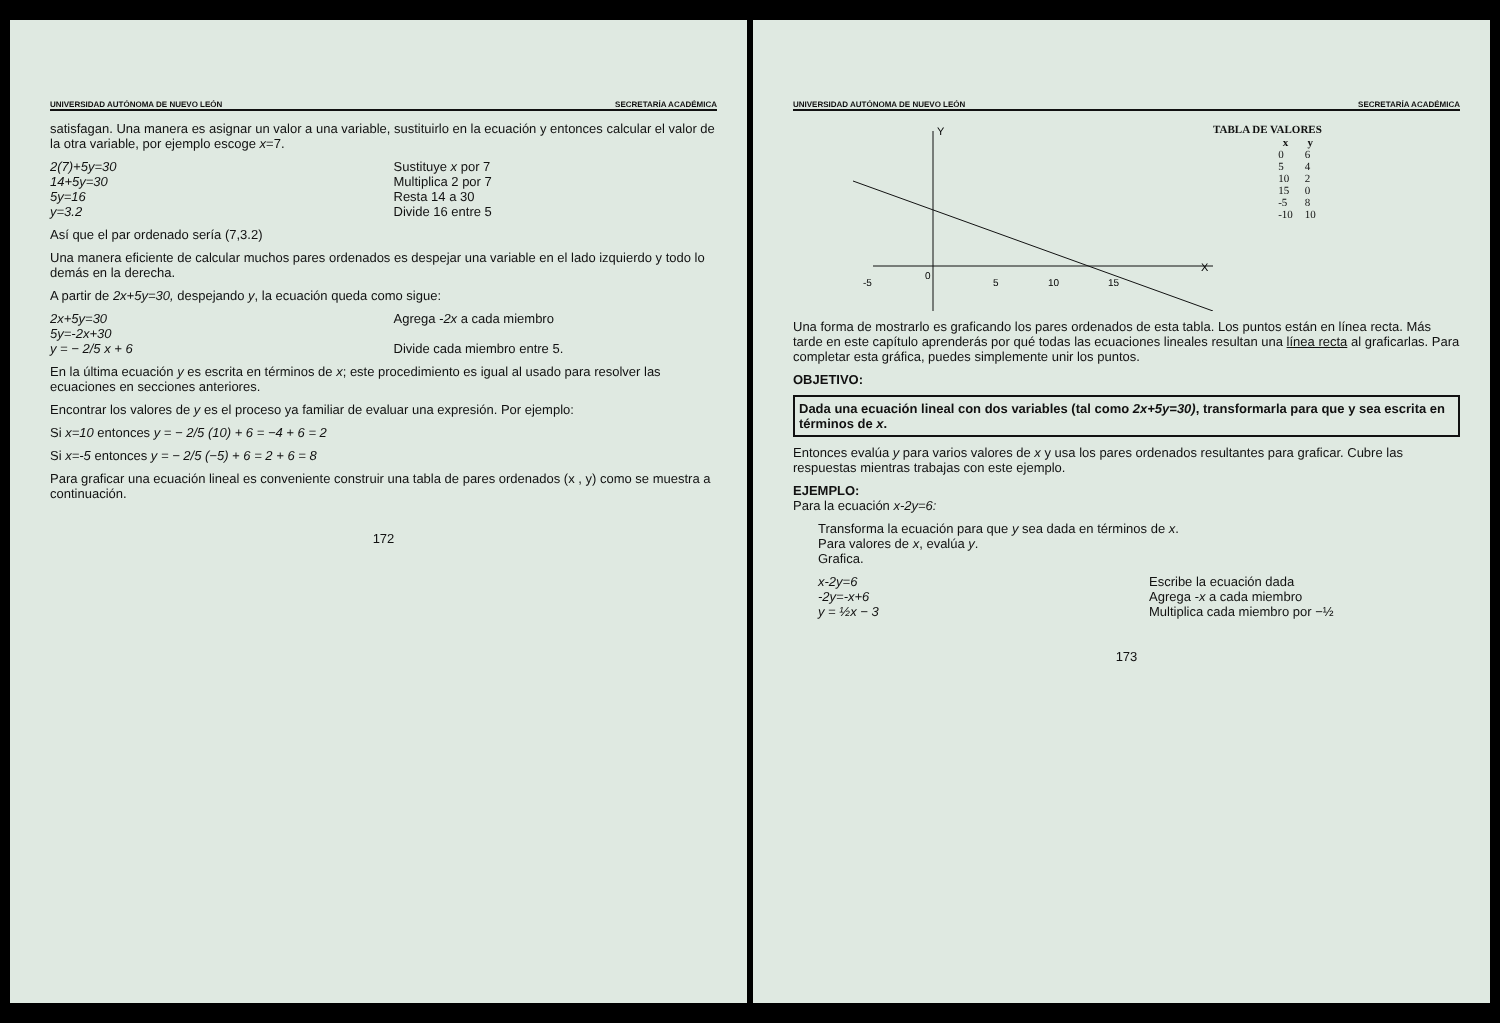UNIVERSIDAD AUTÓNOMA DE NUEVO LEÓN SECRETARÍA ACADÉMICA
satisfagan. Una manera es asignar un valor a una variable, sustituirlo en la ecuación y entonces calcular el valor de la otra variable, por ejemplo escoge x=7.
2(7)+5y=30
14+5y=30
5y=16
y=3.2
Sustituye x por 7
Multiplica 2 por 7
Resta 14 a 30
Divide 16 entre 5
Así que el par ordenado sería (7,3.2)
Una manera eficiente de calcular muchos pares ordenados es despejar una variable en el lado izquierdo y todo lo demás en la derecha.
A partir de 2x+5y=30, despejando y, la ecuación queda como sigue:
2x+5y=30
5y=-2x+30
Agrega -2x a cada miembro
y = − 2/5 x + 6 Divide cada miembro entre 5.
En la última ecuación y es escrita en términos de x; este procedimiento es igual al usado para resolver las ecuaciones en secciones anteriores.
Encontrar los valores de y es el proceso ya familiar de evaluar una expresión. Por ejemplo:
Si x=10 entonces y = − 2/5 (10) + 6 = −4 + 6 = 2
Si x=-5 entonces y = − 2/5 (−5) + 6 = 2 + 6 = 8
Para graficar una ecuación lineal es conveniente construir una tabla de pares ordenados (x , y) como se muestra a continuación.
172
UNIVERSIDAD AUTÓNOMA DE NUEVO LEÓN SECRETARÍA ACADÉMICA
Y
X
-5
0
5
10
15
TABLA DE VALORES
| x | y |
| --- | --- |
| 0 | 6 |
| 5 | 4 |
| 10 | 2 |
| 15 | 0 |
| -5 | 8 |
| -10 | 10 |
Una forma de mostrarlo es graficando los pares ordenados de esta tabla. Los puntos están en línea recta. Más tarde en este capítulo aprenderás por qué todas las ecuaciones lineales resultan una línea recta al graficarlas. Para completar esta gráfica, puedes simplemente unir los puntos.
OBJETIVO:
Dada una ecuación lineal con dos variables (tal como 2x+5y=30), transformarla para que y sea escrita en términos de x.
Entonces evalúa y para varios valores de x y usa los pares ordenados resultantes para graficar. Cubre las respuestas mientras trabajas con este ejemplo.
EJEMPLO:
Para la ecuación x-2y=6:
Transforma la ecuación para que y sea dada en términos de x.
Para valores de x, evalúa y.
Grafica.
x-2y=6
-2y=-x+6
y = ½x − 3
Escribe la ecuación dada
Agrega -x a cada miembro
Multiplica cada miembro por −½
173